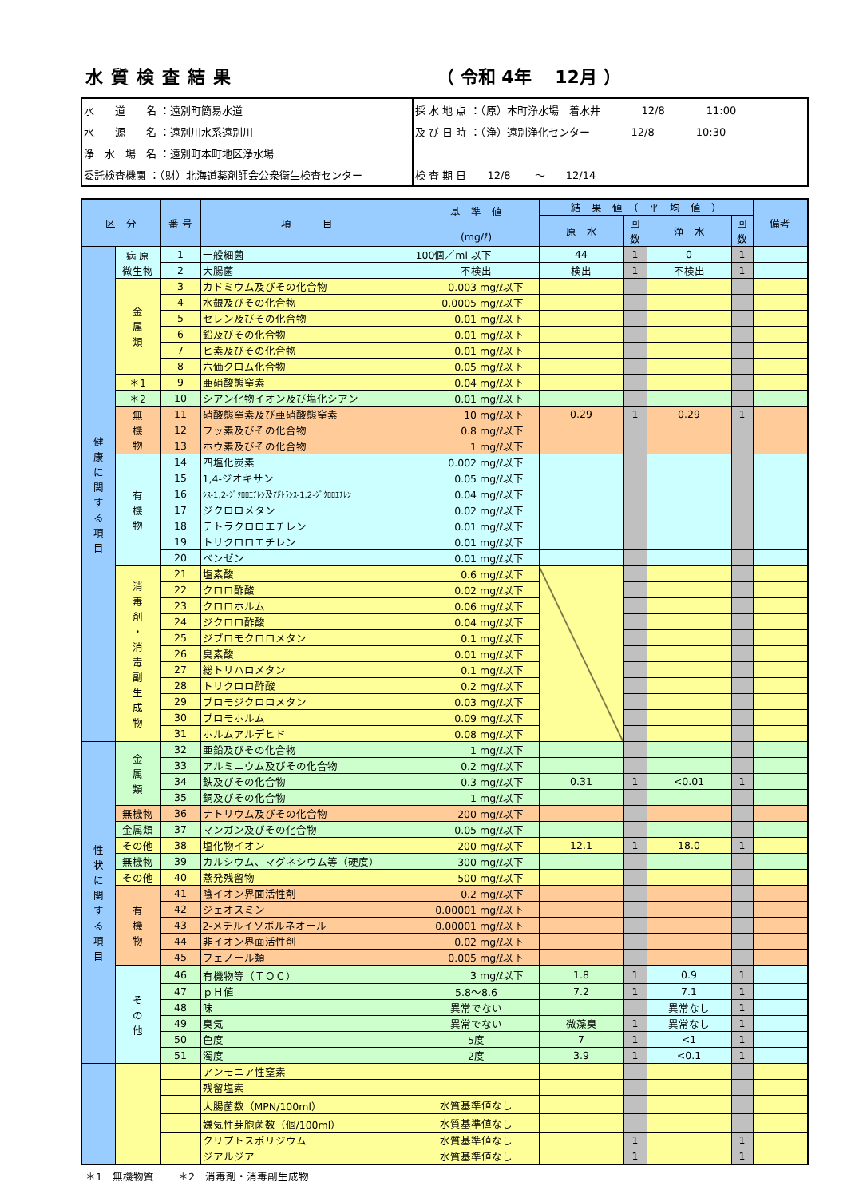水質検査結果 （ 令和 4年　 12月 ）
| 水 道 名 ：遠別町簡易水道 | 採 水 地 点 ：（原）本町浄水場 着水井 12/8 11:00 |
| 水 源 名 ：遠別川水系遠別川 | 及 び 日 時 ：（浄）遠別浄化センター 12/8 10:30 |
| 浄 水 場 名 ：遠別町本町地区浄水場 | |
| 委託検査機関 ：（財）北海道薬剤師会公衆衛生検査センター | 検 査 期 日 12/8 ～ 12/14 |
| 区 分 | | 番 号 | 項 目 | 基 準 値 (mg/ℓ) | 結 果 値 （ 平 均 値 ） | | | | 備考 |
| --- | --- | --- | --- | --- | --- | --- | --- | --- | --- |
| | | | | | 原 水 | 回 数 | 浄 水 | 回 数 | |
| 健 康 に 関 す る 項 目 | 病 原 微生物 | 1 | 一般細菌 | 100個／ml 以下 | 44 | 1 | 0 | 1 | |
| | | 2 | 大腸菌 | 不検出 | 検出 | 1 | 不検出 | 1 | |
| | 金 属 類 | 3 | カドミウム及びその化合物 | 0.003 mg/ℓ以下 | | | | | |
| | | 4 | 水銀及びその化合物 | 0.0005 mg/ℓ以下 | | | | | |
| | | 5 | セレン及びその化合物 | 0.01 mg/ℓ以下 | | | | | |
| | | 6 | 鉛及びその化合物 | 0.01 mg/ℓ以下 | | | | | |
| | | 7 | ヒ素及びその化合物 | 0.01 mg/ℓ以下 | | | | | |
| | | 8 | 六価クロム化合物 | 0.05 mg/ℓ以下 | | | | | |
| | ＊1 | 9 | 亜硝酸態窒素 | 0.04 mg/ℓ以下 | | | | | |
| | ＊2 | 10 | シアン化物イオン及び塩化シアン | 0.01 mg/ℓ以下 | | | | | |
| | 無 機 物 | 11 | 硝酸態窒素及び亜硝酸態窒素 | 10 mg/ℓ以下 | 0.29 | 1 | 0.29 | 1 | |
| | | 12 | フッ素及びその化合物 | 0.8 mg/ℓ以下 | | | | | |
| | | 13 | ホウ素及びその化合物 | 1 mg/ℓ以下 | | | | | |
| | 有 機 物 | 14 | 四塩化炭素 | 0.002 mg/ℓ以下 | | | | | |
| | | 15 | 1,4-ジオキサン | 0.05 mg/ℓ以下 | | | | | |
| | | 16 | ｼｽ-1,2-ｼﾞｸﾛﾛｴﾁﾚﾝ及びﾄﾗﾝｽ-1,2-ｼﾞｸﾛﾛｴﾁﾚﾝ | 0.04 mg/ℓ以下 | | | | | |
| | | 17 | ジクロロメタン | 0.02 mg/ℓ以下 | | | | | |
| | | 18 | テトラクロロエチレン | 0.01 mg/ℓ以下 | | | | | |
| | | 19 | トリクロロエチレン | 0.01 mg/ℓ以下 | | | | | |
| | | 20 | ベンゼン | 0.01 mg/ℓ以下 | | | | | |
| | 消 毒 剤 ・ 消 毒 副 生 成 物 | 21 | 塩素酸 | 0.6 mg/ℓ以下 | | | | | |
| | | 22 | クロロ酢酸 | 0.02 mg/ℓ以下 | | | | | |
| | | 23 | クロロホルム | 0.06 mg/ℓ以下 | | | | | |
| | | 24 | ジクロロ酢酸 | 0.04 mg/ℓ以下 | | | | | |
| | | 25 | ジブロモクロロメタン | 0.1 mg/ℓ以下 | | | | | |
| | | 26 | 臭素酸 | 0.01 mg/ℓ以下 | | | | | |
| | | 27 | 総トリハロメタン | 0.1 mg/ℓ以下 | | | | | |
| | | 28 | トリクロロ酢酸 | 0.2 mg/ℓ以下 | | | | | |
| | | 29 | ブロモジクロロメタン | 0.03 mg/ℓ以下 | | | | | |
| | | 30 | ブロモホルム | 0.09 mg/ℓ以下 | | | | | |
| | | 31 | ホルムアルデヒド | 0.08 mg/ℓ以下 | | | | | |
| 性 状 に 関 す る 項 目 | 金 属 類 | 32 | 亜鉛及びその化合物 | 1 mg/ℓ以下 | | | | | |
| | | 33 | アルミニウム及びその化合物 | 0.2 mg/ℓ以下 | | | | | |
| | | 34 | 鉄及びその化合物 | 0.3 mg/ℓ以下 | 0.31 | 1 | <0.01 | 1 | |
| | | 35 | 銅及びその化合物 | 1 mg/ℓ以下 | | | | | |
| | 無機物 | 36 | ナトリウム及びその化合物 | 200 mg/ℓ以下 | | | | | |
| | 金属類 | 37 | マンガン及びその化合物 | 0.05 mg/ℓ以下 | | | | | |
| | その他 | 38 | 塩化物イオン | 200 mg/ℓ以下 | 12.1 | 1 | 18.0 | 1 | |
| | 無機物 | 39 | カルシウム、マグネシウム等（硬度） | 300 mg/ℓ以下 | | | | | |
| | その他 | 40 | 蒸発残留物 | 500 mg/ℓ以下 | | | | | |
| | 有 機 物 | 41 | 陰イオン界面活性剤 | 0.2 mg/ℓ以下 | | | | | |
| | | 42 | ジェオスミン | 0.00001 mg/ℓ以下 | | | | | |
| | | 43 | 2-メチルイソボルネオール | 0.00001 mg/ℓ以下 | | | | | |
| | | 44 | 非イオン界面活性剤 | 0.02 mg/ℓ以下 | | | | | |
| | | 45 | フェノール類 | 0.005 mg/ℓ以下 | | | | | |
| | そ の 他 | 46 | 有機物等（ＴＯＣ） | 3 mg/ℓ以下 | 1.8 | 1 | 0.9 | 1 | |
| | | 47 | ｐＨ値 | 5.8～8.6 | 7.2 | 1 | 7.1 | 1 | |
| | | 48 | 味 | 異常でない | | | 異常なし | 1 | |
| | | 49 | 臭気 | 異常でない | 微藻臭 | 1 | 異常なし | 1 | |
| | | 50 | 色度 | 5度 | 7 | 1 | <1 | 1 | |
| | | 51 | 濁度 | 2度 | 3.9 | 1 | <0.1 | 1 | |
| | | | アンモニア性窒素 | | | | | | |
| | | | 残留塩素 | | | | | | |
| | | | 大腸菌数（MPN/100ml） | 水質基準値なし | | | | | |
| | | | 嫌気性芽胞菌数（個/100ml） | 水質基準値なし | | | | | |
| | | | クリプトスポリジウム | 水質基準値なし | | 1 | | 1 | |
| | | | ジアルジア | 水質基準値なし | | 1 | | 1 | |
＊1　無機物質　　 ＊2　消毒剤・消毒副生成物